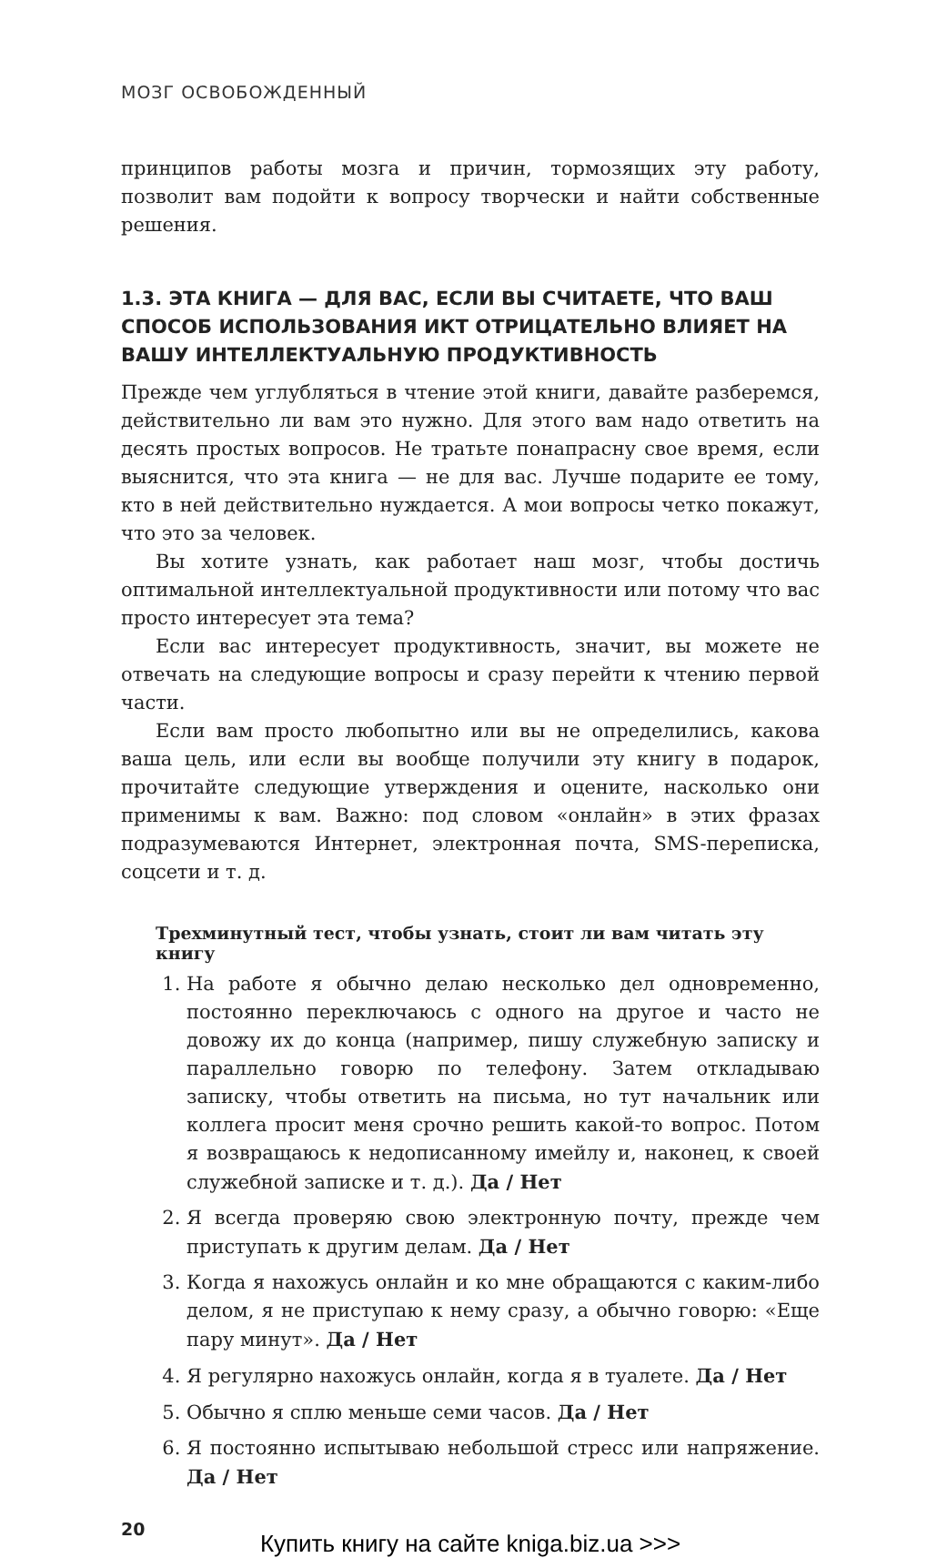МОЗГ ОСВОБОЖДЕННЫЙ
принципов работы мозга и причин, тормозящих эту работу, позволит вам подойти к вопросу творчески и найти собственные решения.
1.3. ЭТА КНИГА — ДЛЯ ВАС, ЕСЛИ ВЫ СЧИТАЕТЕ, ЧТО ВАШ СПОСОБ ИСПОЛЬЗОВАНИЯ ИКТ ОТРИЦАТЕЛЬНО ВЛИЯЕТ НА ВАШУ ИНТЕЛЛЕКТУАЛЬНУЮ ПРОДУКТИВНОСТЬ
Прежде чем углубляться в чтение этой книги, давайте разберемся, действительно ли вам это нужно. Для этого вам надо ответить на десять простых вопросов. Не тратьте понапрасну свое время, если выяснится, что эта книга — не для вас. Лучше подарите ее тому, кто в ней действительно нуждается. А мои вопросы четко покажут, что это за человек.
Вы хотите узнать, как работает наш мозг, чтобы достичь оптимальной интеллектуальной продуктивности или потому что вас просто интересует эта тема?
Если вас интересует продуктивность, значит, вы можете не отвечать на следующие вопросы и сразу перейти к чтению первой части.
Если вам просто любопытно или вы не определились, какова ваша цель, или если вы вообще получили эту книгу в подарок, прочитайте следующие утверждения и оцените, насколько они применимы к вам. Важно: под словом «онлайн» в этих фразах подразумеваются Интернет, электронная почта, SMS-переписка, соцсети и т. д.
Трехминутный тест, чтобы узнать, стоит ли вам читать эту книгу
1. На работе я обычно делаю несколько дел одновременно, постоянно переключаюсь с одного на другое и часто не довожу их до конца (например, пишу служебную записку и параллельно говорю по телефону. Затем откладываю записку, чтобы ответить на письма, но тут начальник или коллега просит меня срочно решить какой-то вопрос. Потом я возвращаюсь к недописанному имейлу и, наконец, к своей служебной записке и т. д.). Да / Нет
2. Я всегда проверяю свою электронную почту, прежде чем приступать к другим делам. Да / Нет
3. Когда я нахожусь онлайн и ко мне обращаются с каким-либо делом, я не приступаю к нему сразу, а обычно говорю: «Еще пару минут». Да / Нет
4. Я регулярно нахожусь онлайн, когда я в туалете. Да / Нет
5. Обычно я сплю меньше семи часов. Да / Нет
6. Я постоянно испытываю небольшой стресс или напряжение. Да / Нет
20
Купить книгу на сайте kniga.biz.ua >>>